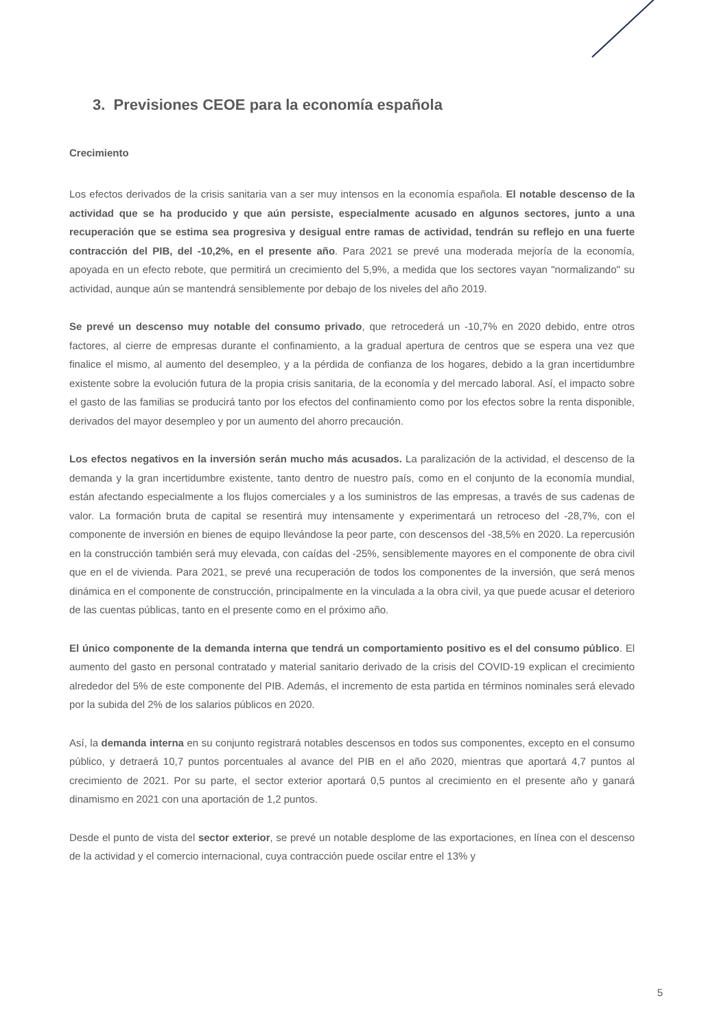3. Previsiones CEOE para la economía española
Crecimiento
Los efectos derivados de la crisis sanitaria van a ser muy intensos en la economía española. El notable descenso de la actividad que se ha producido y que aún persiste, especialmente acusado en algunos sectores, junto a una recuperación que se estima sea progresiva y desigual entre ramas de actividad, tendrán su reflejo en una fuerte contracción del PIB, del -10,2%, en el presente año. Para 2021 se prevé una moderada mejoría de la economía, apoyada en un efecto rebote, que permitirá un crecimiento del 5,9%, a medida que los sectores vayan "normalizando" su actividad, aunque aún se mantendrá sensiblemente por debajo de los niveles del año 2019.
Se prevé un descenso muy notable del consumo privado, que retrocederá un -10,7% en 2020 debido, entre otros factores, al cierre de empresas durante el confinamiento, a la gradual apertura de centros que se espera una vez que finalice el mismo, al aumento del desempleo, y a la pérdida de confianza de los hogares, debido a la gran incertidumbre existente sobre la evolución futura de la propia crisis sanitaria, de la economía y del mercado laboral. Así, el impacto sobre el gasto de las familias se producirá tanto por los efectos del confinamiento como por los efectos sobre la renta disponible, derivados del mayor desempleo y por un aumento del ahorro precaución.
Los efectos negativos en la inversión serán mucho más acusados. La paralización de la actividad, el descenso de la demanda y la gran incertidumbre existente, tanto dentro de nuestro país, como en el conjunto de la economía mundial, están afectando especialmente a los flujos comerciales y a los suministros de las empresas, a través de sus cadenas de valor. La formación bruta de capital se resentirá muy intensamente y experimentará un retroceso del -28,7%, con el componente de inversión en bienes de equipo llevándose la peor parte, con descensos del -38,5% en 2020. La repercusión en la construcción también será muy elevada, con caídas del -25%, sensiblemente mayores en el componente de obra civil que en el de vivienda. Para 2021, se prevé una recuperación de todos los componentes de la inversión, que será menos dinámica en el componente de construcción, principalmente en la vinculada a la obra civil, ya que puede acusar el deterioro de las cuentas públicas, tanto en el presente como en el próximo año.
El único componente de la demanda interna que tendrá un comportamiento positivo es el del consumo público. El aumento del gasto en personal contratado y material sanitario derivado de la crisis del COVID-19 explican el crecimiento alrededor del 5% de este componente del PIB. Además, el incremento de esta partida en términos nominales será elevado por la subida del 2% de los salarios públicos en 2020.
Así, la demanda interna en su conjunto registrará notables descensos en todos sus componentes, excepto en el consumo público, y detraerá 10,7 puntos porcentuales al avance del PIB en el año 2020, mientras que aportará 4,7 puntos al crecimiento de 2021. Por su parte, el sector exterior aportará 0,5 puntos al crecimiento en el presente año y ganará dinamismo en 2021 con una aportación de 1,2 puntos.
Desde el punto de vista del sector exterior, se prevé un notable desplome de las exportaciones, en línea con el descenso de la actividad y el comercio internacional, cuya contracción puede oscilar entre el 13% y
5